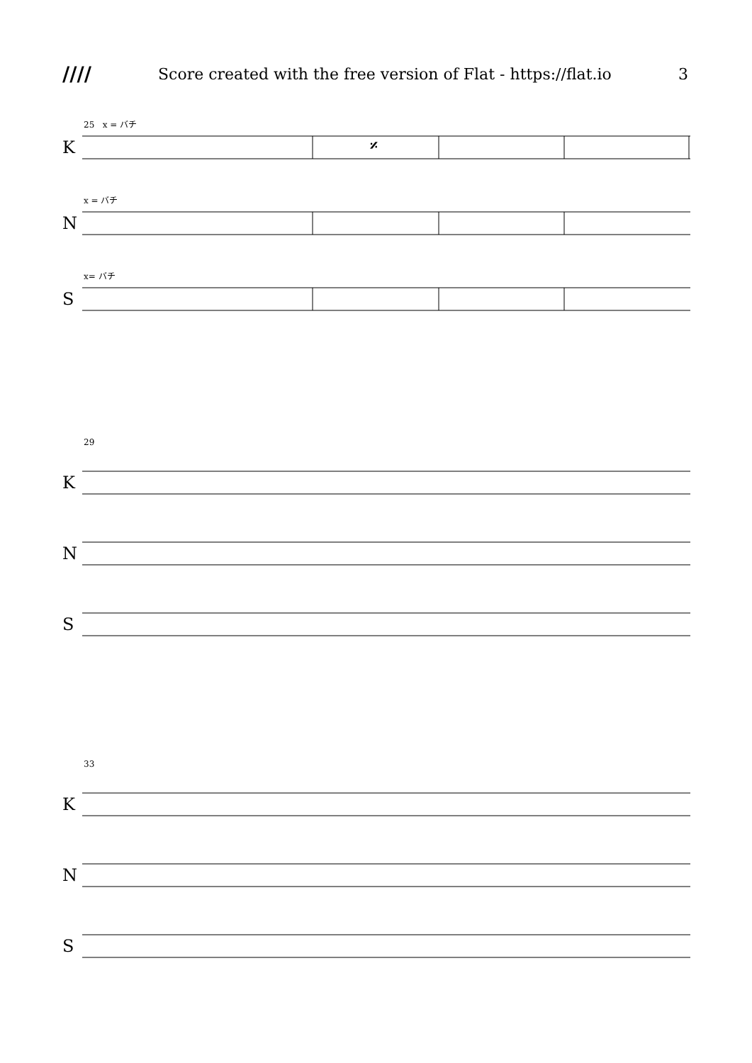//// Score created with the free version of Flat - https://flat.io 3
25 x = バチ
K
𝄎
x = バチ
N
x= バチ
S
29
K
N
S
33
K
N
S